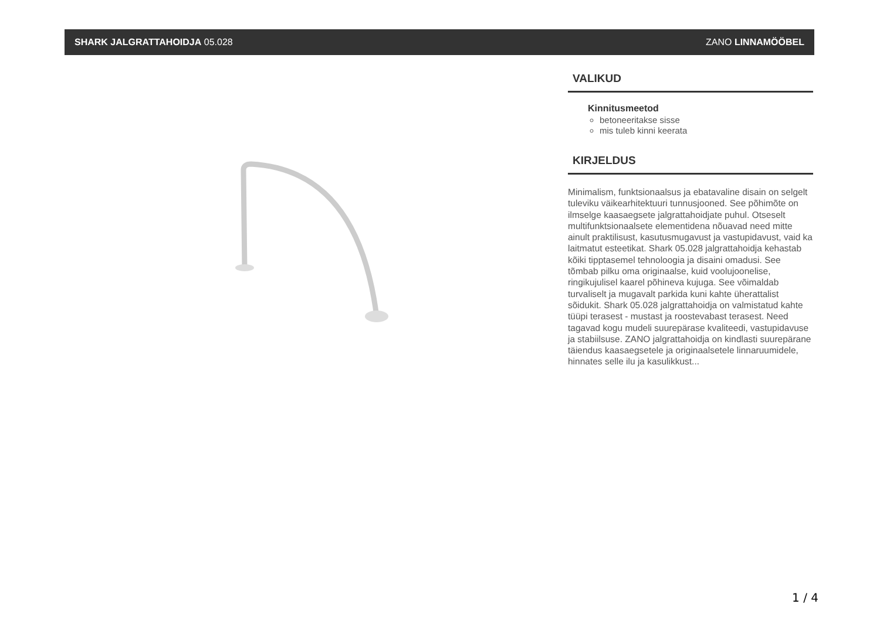SHARK JALGRATTAHOIDJA 05.028 ZANO LINNAMÖÖBEL
VALIKUD
Kinnitusmeetod
betoneeritakse sisse
mis tuleb kinni keerata
KIRJELDUS
Minimalism, funktsionaalsus ja ebatavaline disain on selgelt tuleviku väikearhitektuuri tunnusjooned. See põhimõte on ilmselge kaasaegsete jalgrattahoidjate puhul. Otseselt multifunktsionaalsete elementidena nõuavad need mitte ainult praktilisust, kasutusmugavust ja vastupidavust, vaid ka laitmatut esteetikat. Shark 05.028 jalgrattahoidja kehastab kõiki tipptasemel tehnoloogia ja disaini omadusi. See tõmbab pilku oma originaalse, kuid voolujoonelise, ringikujulisel kaarel põhineva kujuga. See võimaldab turvaliselt ja mugavalt parkida kuni kahte üherattalist sõidukit. Shark 05.028 jalgrattahoidja on valmistatud kahte tüüpi terasest - mustast ja roostevabast terasest. Need tagavad kogu mudeli suurepärase kvaliteedi, vastupidavuse ja stabiilsuse. ZANO jalgrattahoidja on kindlasti suurepärane täiendus kaasaegsetele ja originaalsetele linnaruumidele, hinnates selle ilu ja kasulikkust...
1 / 4